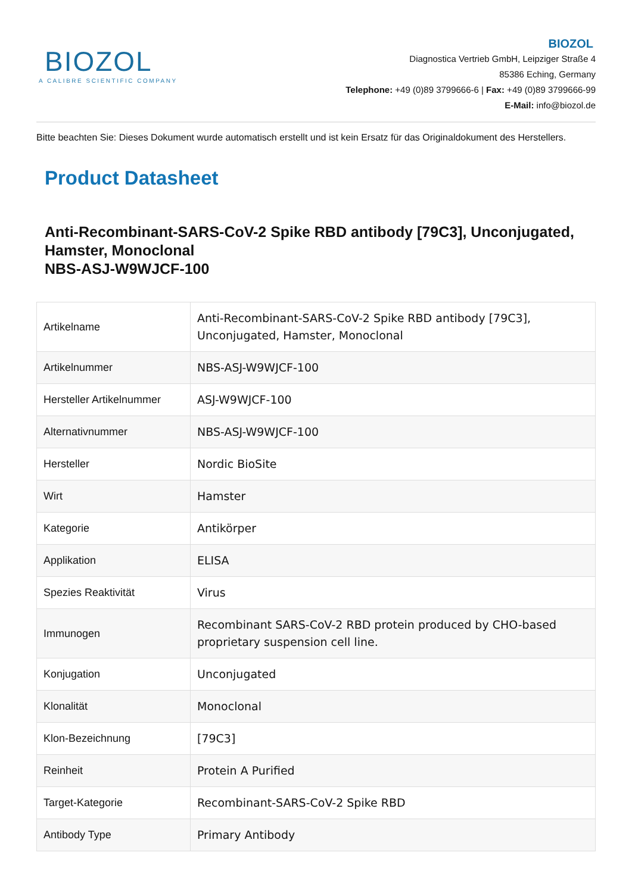BIOZOL
A CALIBRE SCIENTIFIC COMPANY
BIOZOL
Diagnostica Vertrieb GmbH, Leipziger Straße 4
85386 Eching, Germany
Telephone: +49 (0)89 3799666-6 | Fax: +49 (0)89 3799666-99
E-Mail: info@biozol.de
Bitte beachten Sie: Dieses Dokument wurde automatisch erstellt und ist kein Ersatz für das Originaldokument des Herstellers.
Product Datasheet
Anti-Recombinant-SARS-CoV-2 Spike RBD antibody [79C3], Unconjugated, Hamster, Monoclonal
NBS-ASJ-W9WJCF-100
| Artikelname | Anti-Recombinant-SARS-CoV-2 Spike RBD antibody [79C3], Unconjugated, Hamster, Monoclonal |
| Artikelnummer | NBS-ASJ-W9WJCF-100 |
| Hersteller Artikelnummer | ASJ-W9WJCF-100 |
| Alternativnummer | NBS-ASJ-W9WJCF-100 |
| Hersteller | Nordic BioSite |
| Wirt | Hamster |
| Kategorie | Antikörper |
| Applikation | ELISA |
| Spezies Reaktivität | Virus |
| Immunogen | Recombinant SARS-CoV-2 RBD protein produced by CHO-based proprietary suspension cell line. |
| Konjugation | Unconjugated |
| Klonalität | Monoclonal |
| Klon-Bezeichnung | [79C3] |
| Reinheit | Protein A Purified |
| Target-Kategorie | Recombinant-SARS-CoV-2 Spike RBD |
| Antibody Type | Primary Antibody |